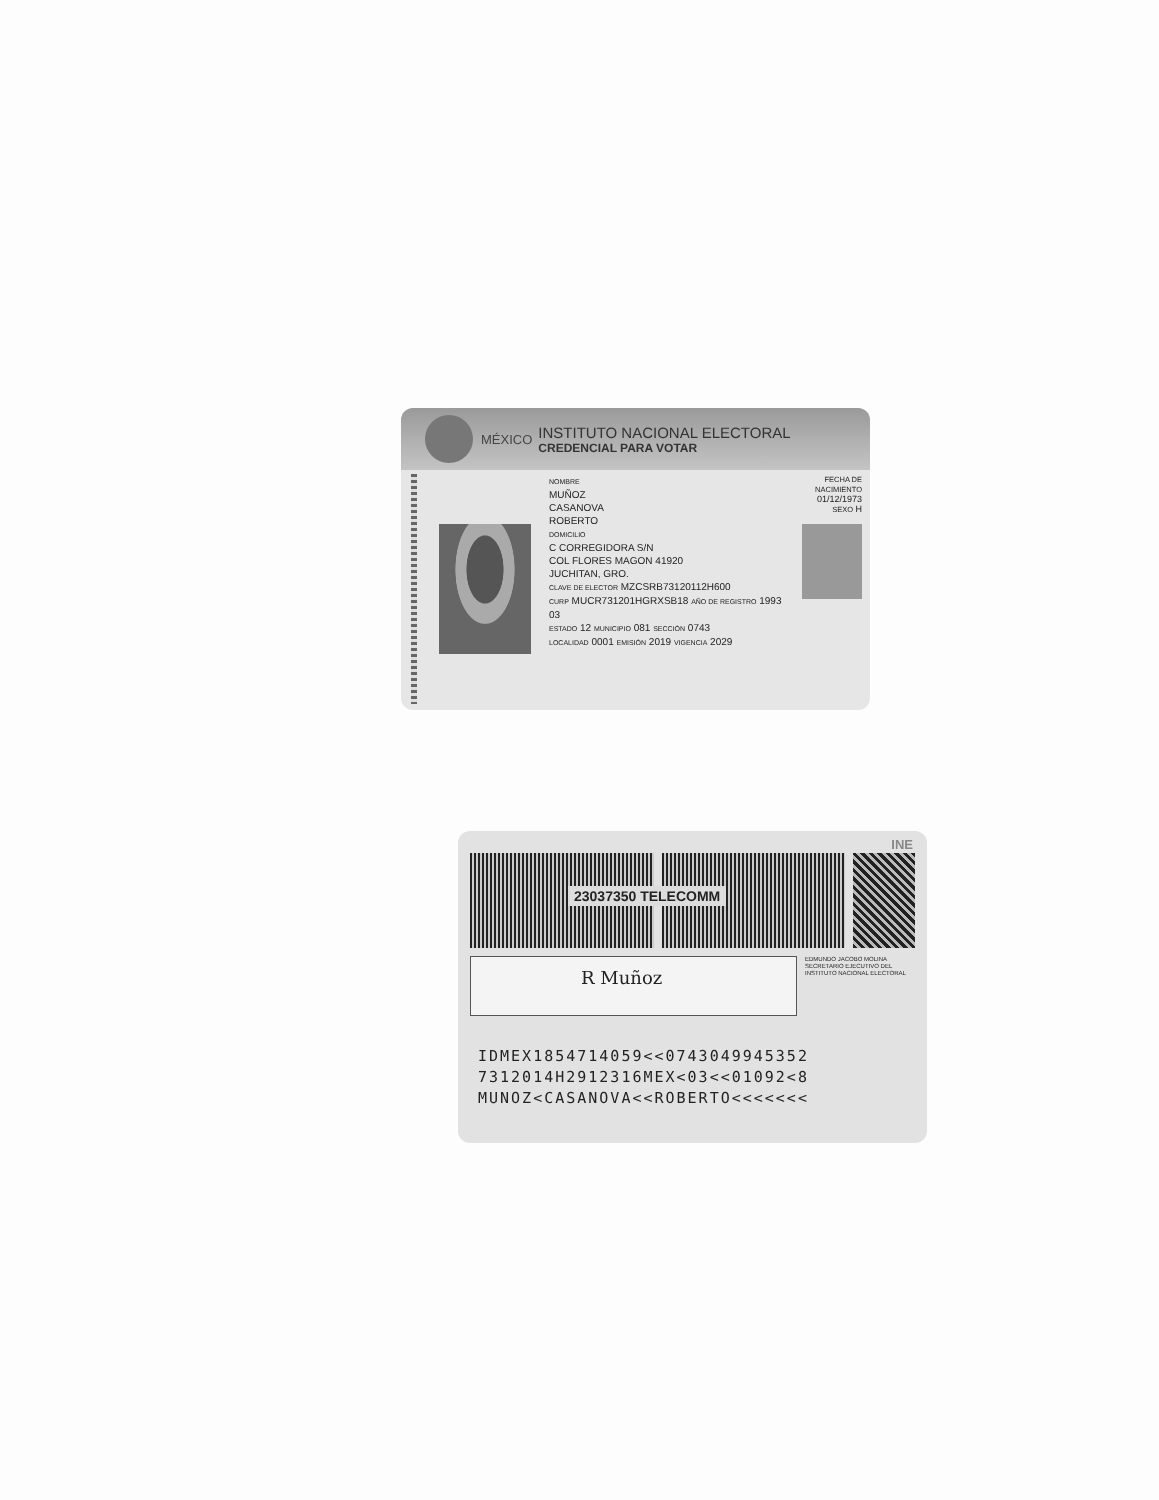MÉXICO
INSTITUTO NACIONAL ELECTORAL
CREDENCIAL PARA VOTAR
NOMBRE
MUÑOZ
CASANOVA
ROBERTO
DOMICILIO
C CORREGIDORA S/N
COL FLORES MAGON 41920
JUCHITAN, GRO.
CLAVE DE ELECTOR MZCSRB73120112H600
CURP MUCR731201HGRXSB18 AÑO DE REGISTRO 1993 03
ESTADO 12 MUNICIPIO 081 SECCIÓN 0743
LOCALIDAD 0001 EMISIÓN 2019 VIGENCIA 2029
FECHA DE NACIMIENTO
01/12/1973
SEXO H
INE
23037350 TELECOMM
R Muñoz
EDMUNDO JACOBO MOLINA SECRETARIO EJECUTIVO DEL INSTITUTO NACIONAL ELECTORAL
IDMEX1854714059<<0743049945352
7312014H2912316MEX<03<<01092<8
MUNOZ<CASANOVA<<ROBERTO<<<<<<<